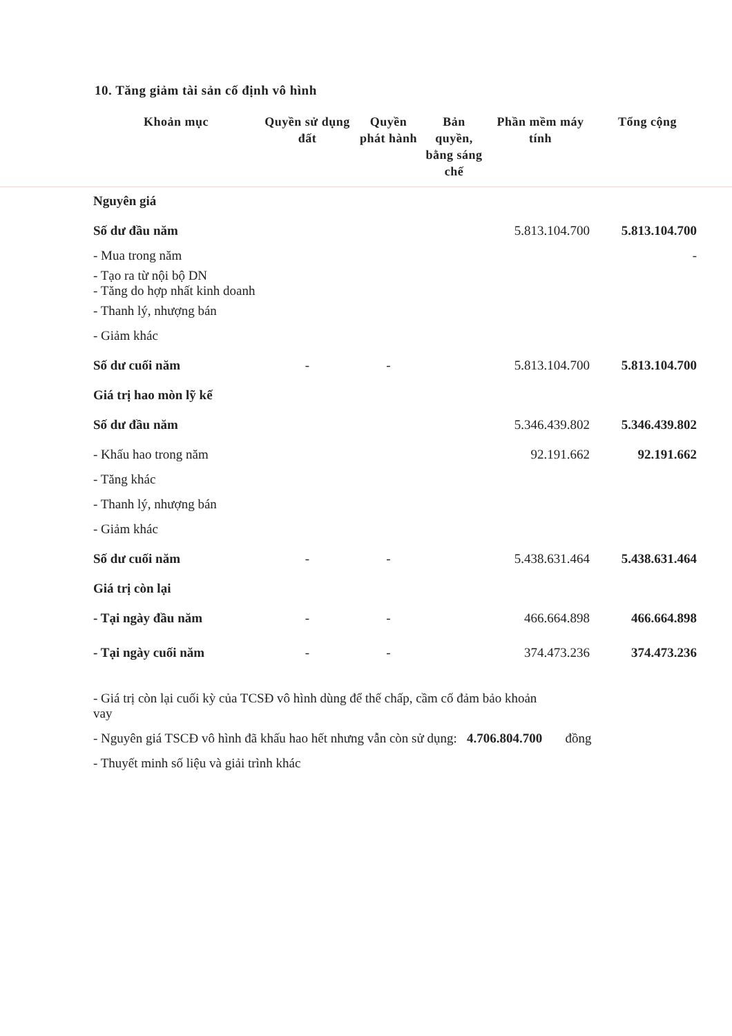10. Tăng giảm tài sản cố định vô hình
| Khoản mục | Quyền sử dụng đất | Quyền phát hành | Bản quyền, bằng sáng chế | Phần mềm máy tính | Tổng cộng |
| --- | --- | --- | --- | --- | --- |
| Nguyên giá | | | | | |
| Số dư đầu năm | | | | 5.813.104.700 | 5.813.104.700 |
| - Mua trong năm | | | | | - |
| - Tạo ra từ nội bộ DN - Tăng do hợp nhất kinh doanh | | | | | |
| - Thanh lý, nhượng bán | | | | | |
| - Giảm khác | | | | | |
| Số dư cuối năm | - | - | | 5.813.104.700 | 5.813.104.700 |
| Giá trị hao mòn lỹ kế | | | | | |
| Số dư đầu năm | | | | 5.346.439.802 | 5.346.439.802 |
| - Khấu hao trong năm | | | | 92.191.662 | 92.191.662 |
| - Tăng khác | | | | | |
| - Thanh lý, nhượng bán | | | | | |
| - Giảm khác | | | | | |
| Số dư cuối năm | - | - | | 5.438.631.464 | 5.438.631.464 |
| Giá trị còn lại | | | | | |
| - Tại ngày đầu năm | - | - | | 466.664.898 | 466.664.898 |
| - Tại ngày cuối năm | - | - | | 374.473.236 | 374.473.236 |
- Giá trị còn lại cuối kỳ của TCSĐ vô hình dùng để thế chấp, cầm cố đảm bảo khoản
vay
- Nguyên giá TSCĐ vô hình đã khấu hao hết nhưng vẫn còn sử dụng: 4.706.804.700 đồng
- Thuyết minh số liệu và giải trình khác